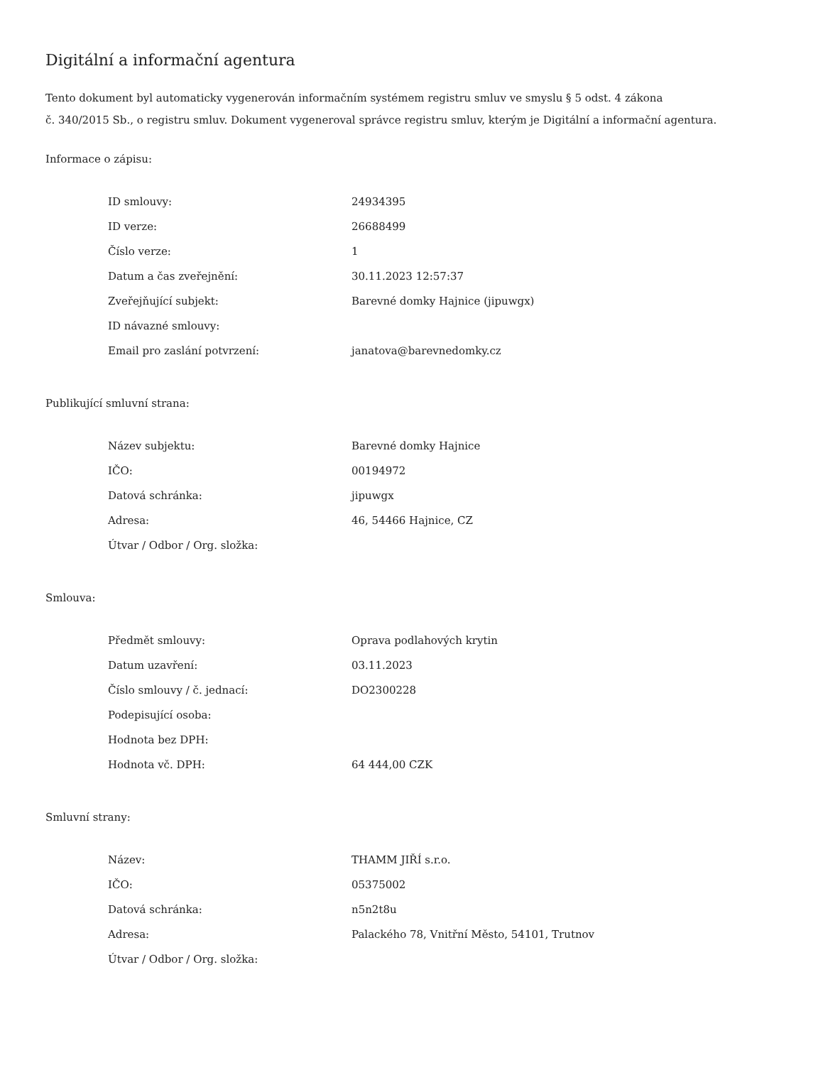Digitální a informační agentura
Tento dokument byl automaticky vygenerován informačním systémem registru smluv ve smyslu § 5 odst. 4 zákona
č. 340/2015 Sb., o registru smluv. Dokument vygeneroval správce registru smluv, kterým je Digitální a informační agentura.
Informace o zápisu:
| ID smlouvy: | 24934395 |
| ID verze: | 26688499 |
| Číslo verze: | 1 |
| Datum a čas zveřejnění: | 30.11.2023 12:57:37 |
| Zveřejňující subjekt: | Barevné domky Hajnice (jipuwgx) |
| ID návazné smlouvy: | |
| Email pro zaslání potvrzení: | janatova@barevnedomky.cz |
Publikující smluvní strana:
| Název subjektu: | Barevné domky Hajnice |
| IČO: | 00194972 |
| Datová schránka: | jipuwgx |
| Adresa: | 46, 54466 Hajnice, CZ |
| Útvar / Odbor / Org. složka: | |
Smlouva:
| Předmět smlouvy: | Oprava podlahových krytin |
| Datum uzavření: | 03.11.2023 |
| Číslo smlouvy / č. jednací: | DO2300228 |
| Podepisující osoba: | |
| Hodnota bez DPH: | |
| Hodnota vč. DPH: | 64 444,00 CZK |
Smluvní strany:
| Název: | THAMM JIŘÍ s.r.o. |
| IČO: | 05375002 |
| Datová schránka: | n5n2t8u |
| Adresa: | Palackého 78, Vnitřní Město, 54101, Trutnov |
| Útvar / Odbor / Org. složka: | |